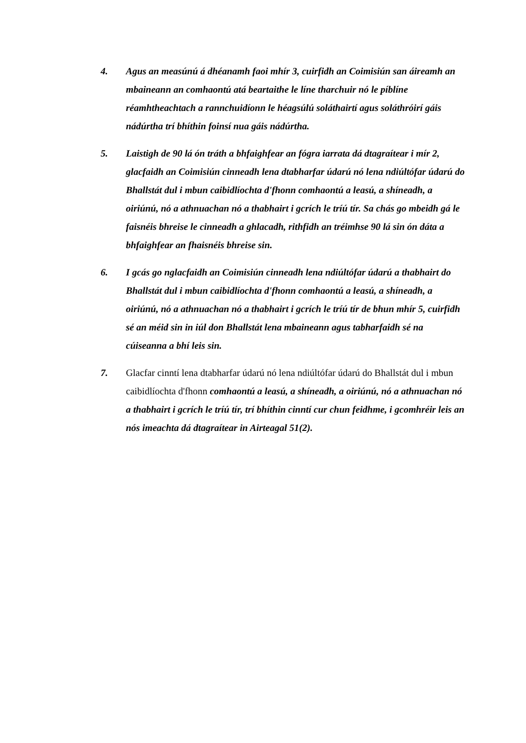4. Agus an measúnú á dhéanamh faoi mhír 3, cuirfidh an Coimisiún san áireamh an mbaineann an comhaontú atá beartaithe le líne tharchuir nó le píblíne réamhtheachtach a rannchuidíonn le héagsúlú soláthairtí agus soláthróirí gáis nádúrtha trí bhíthin foinsí nua gáis nádúrtha.
5. Laistigh de 90 lá ón tráth a bhfaighfear an fógra iarrata dá dtagraítear i mír 2, glacfaidh an Coimisiún cinneadh lena dtabharfar údarú nó lena ndiúltófar údarú do Bhallstát dul i mbun caibidlíochta d'fhonn comhaontú a leasú, a shíneadh, a oiriúnú, nó a athnuachan nó a thabhairt i gcrích le tríú tír. Sa chás go mbeidh gá le faisnéis bhreise le cinneadh a ghlacadh, rithfidh an tréimhse 90 lá sin ón dáta a bhfaighfear an fhaisnéis bhreise sin.
6. I gcás go nglacfaidh an Coimisiún cinneadh lena ndiúltófar údarú a thabhairt do Bhallstát dul i mbun caibidlíochta d'fhonn comhaontú a leasú, a shíneadh, a oiriúnú, nó a athnuachan nó a thabhairt i gcrích le tríú tír de bhun mhír 5, cuirfidh sé an méid sin in iúl don Bhallstát lena mbaineann agus tabharfaidh sé na cúiseanna a bhí leis sin.
7. Glacfar cinntí lena dtabharfar údarú nó lena ndiúltófar údarú do Bhallstát dul i mbun caibidlíochta d'fhonn comhaontú a leasú, a shíneadh, a oiriúnú, nó a athnuachan nó a thabhairt i gcrích le tríú tír, trí bhíthin cinntí cur chun feidhme, i gcomhréir leis an nós imeachta dá dtagraítear in Airteagal 51(2).